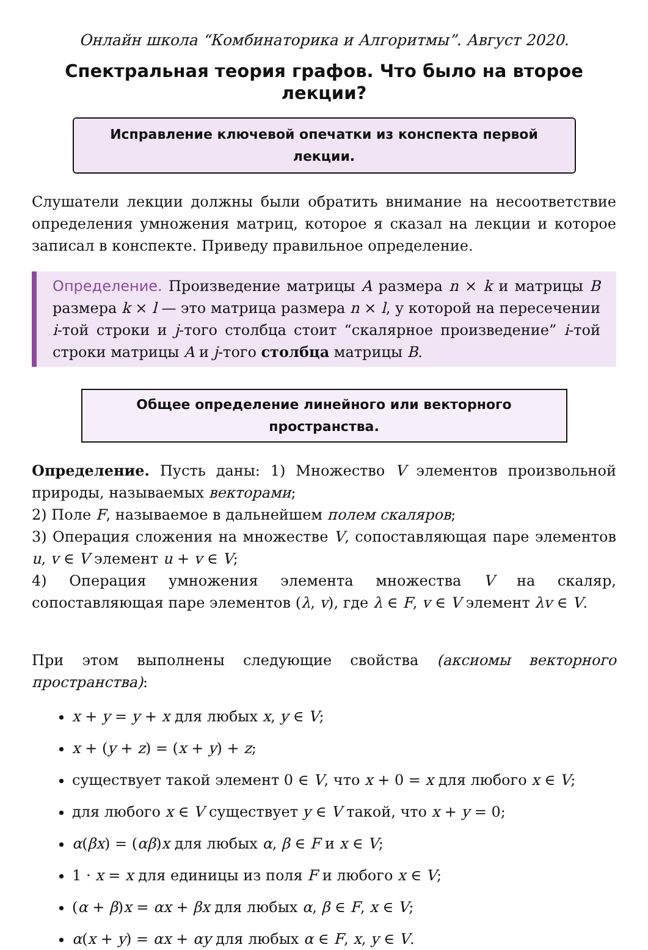Онлайн школа “Комбинаторика и Алгоритмы”. Август 2020.
Спектральная теория графов. Что было на второе лекции?
Исправление ключевой опечатки из конспекта первой лекции.
Слушатели лекции должны были обратить внимание на несоответствие определения умножения матриц, которое я сказал на лекции и которое записал в конспекте. Приведу правильное определение.
Определение. Произведение матрицы A размера n × k и матрицы B размера k × l — это матрица размера n × l, у которой на пересечении i-той строки и j-того столбца стоит “скалярное произведение” i-той строки матрицы A и j-того столбца матрицы B.
Общее определение линейного или векторного пространства.
Определение. Пусть даны: 1) Множество V элементов произвольной природы, называемых векторами;
2) Поле F, называемое в дальнейшем полем скаляров;
3) Операция сложения на множестве V, сопоставляющая паре элементов u, v ∈ V элемент u + v ∈ V;
4) Операция умножения элемента множества V на скаляр, сопоставляющая паре элементов (λ, v), где λ ∈ F, v ∈ V элемент λv ∈ V.
При этом выполнены следующие свойства (аксиомы векторного пространства):
x + y = y + x для любых x, y ∈ V;
x + (y + z) = (x + y) + z;
существует такой элемент 0 ∈ V, что x + 0 = x для любого x ∈ V;
для любого x ∈ V существует y ∈ V такой, что x + y = 0;
α(βx) = (αβ)x для любых α, β ∈ F и x ∈ V;
1 · x = x для единицы из поля F и любого x ∈ V;
(α + β)x = αx + βx для любых α, β ∈ F, x ∈ V;
α(x + y) = αx + αy для любых α ∈ F, x, y ∈ V.